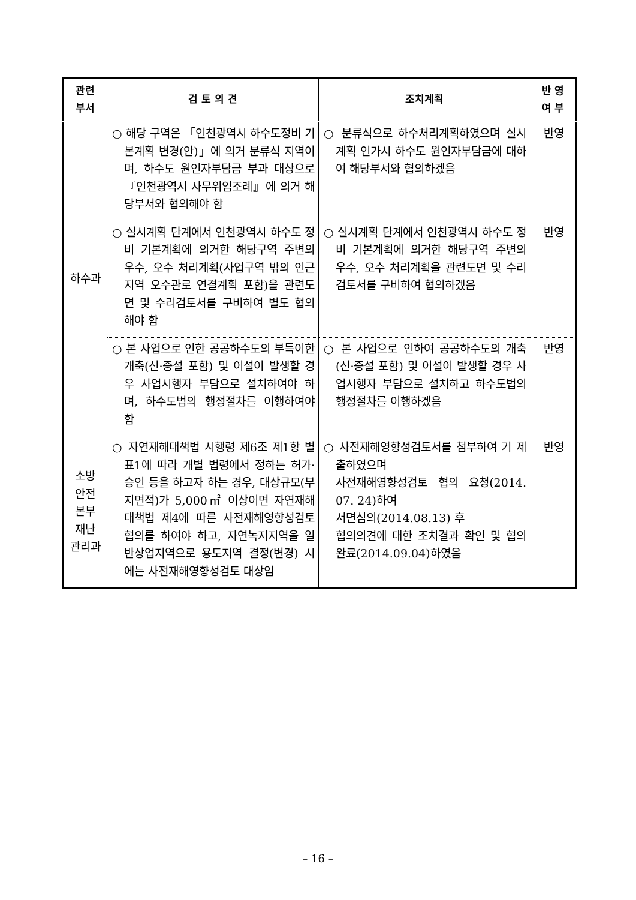| 관련 부서 | 검 토 의 견 | 조치계획 | 반 영 여 부 |
| --- | --- | --- | --- |
| 하수과 | ○ 해당 구역은 「인천광역시 하수도정비 기본계획 변경(안)」에 의거 분류식 지역이며, 하수도 원인자부담금 부과 대상으로 『인천광역시 사무위임조례』에 의거 해당부서와 협의해야 함 | ○ 분류식으로 하수처리계획하였으며 실시계획 인가시 하수도 원인자부담금에 대하여 해당부서와 협의하겠음 | 반영 |
| | ○ 실시계획 단계에서 인천광역시 하수도 정비 기본계획에 의거한 해당구역 주변의 우수, 오수 처리계획(사업구역 밖의 인근 지역 오수관로 연결계획 포함)을 관련도면 및 수리검토서를 구비하여 별도 협의해야 함 | ○ 실시계획 단계에서 인천광역시 하수도 정비 기본계획에 의거한 해당구역 주변의 우수, 오수 처리계획을 관련도면 및 수리검토서를 구비하여 협의하겠음 | 반영 |
| | ○ 본 사업으로 인한 공공하수도의 부득이한 개축(신·증설 포함) 및 이설이 발생할 경우 사업시행자 부담으로 설치하여야 하며, 하수도법의 행정절차를 이행하여야 함 | ○ 본 사업으로 인하여 공공하수도의 개축(신·증설 포함) 및 이설이 발생할 경우 사업시행자 부담으로 설치하고 하수도법의 행정절차를 이행하겠음 | 반영 |
| 소방 안전 본부 재난 관리과 | ○ 자연재해대책법 시행령 제6조 제1항 별표1에 따라 개별 법령에서 정하는 허가·승인 등을 하고자 하는 경우, 대상규모(부지면적)가 5,000㎡ 이상이면 자연재해대책법 제4에 따른 사전재해영향성검토협의를 하여야 하고, 자연녹지지역을 일반상업지역으로 용도지역 결정(변경) 시에는 사전재해영향성검토 대상임 | ○ 사전재해영향성검토서를 첨부하여 기 제출하였으며 사전재해영향성검토 협의 요청(2014. 07. 24)하여 서면심의(2014.08.13) 후 협의의견에 대한 조치결과 확인 및 협의 완료(2014.09.04)하였음 | 반영 |
– 16 –